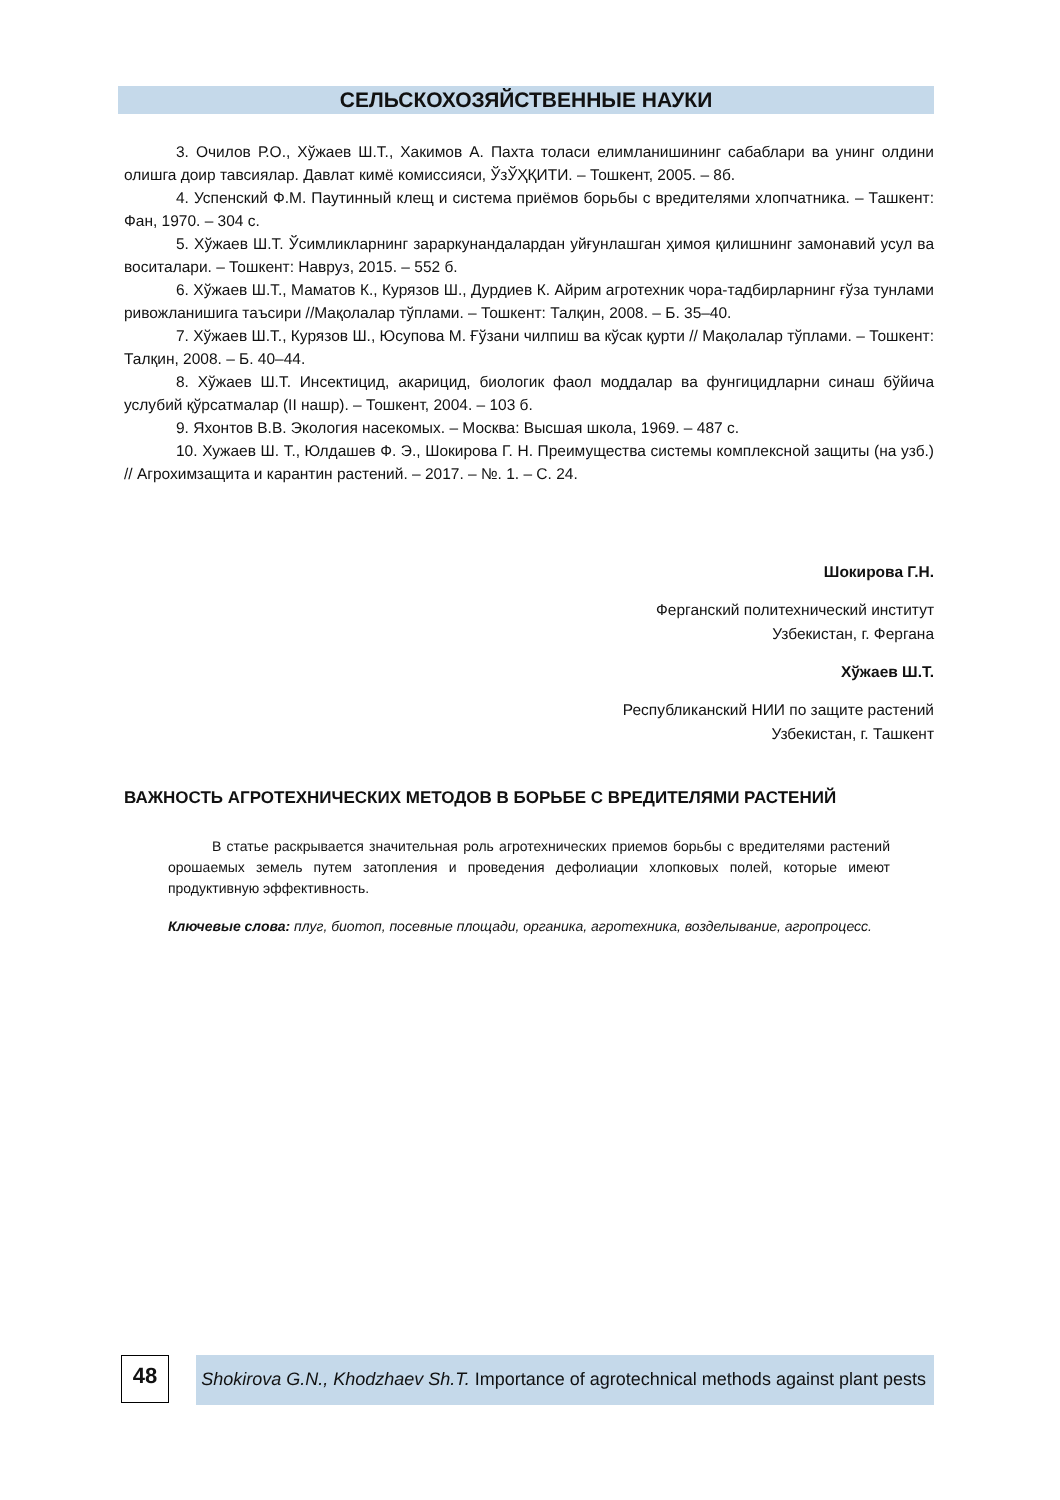СЕЛЬСКОХОЗЯЙСТВЕННЫЕ НАУКИ
3. Очилов Р.О., Хўжаев Ш.Т., Хакимов А. Пахта толаси елимланишининг сабаблари ва унинг олдини олишга доир тавсиялар. Давлат кимё комиссияси, ЎзЎҲҚИТИ. – Тошкент, 2005. – 8б.
4. Успенский Ф.М. Паутинный клещ и система приёмов борьбы с вредителями хлопчатника. – Ташкент: Фан, 1970. – 304 с.
5. Хўжаев Ш.Т. Ўсимликларнинг зараркунандалардан уйғунлашган ҳимоя қилишнинг замонавий усул ва воситалари. – Тошкент: Навруз, 2015. – 552 б.
6. Хўжаев Ш.Т., Маматов К., Курязов Ш., Дурдиев К. Айрим агротехник чора-тадбирларнинг ғўза тунлами ривожланишига таъсири //Мақолалар тўплами. – Тошкент: Талқин, 2008. – Б. 35–40.
7. Хўжаев Ш.Т., Курязов Ш., Юсупова М. Ғўзани чилпиш ва кўсак қурти // Мақолалар тўплами. – Тошкент: Талқин, 2008. – Б. 40–44.
8. Хўжаев Ш.Т. Инсектицид, акарицид, биологик фаол моддалар ва фунгицидларни синаш бўйича услубий қўрсатмалар (II нашр). – Тошкент, 2004. – 103 б.
9. Яхонтов В.В. Экология насекомых. – Москва: Высшая школа, 1969. – 487 с.
10. Хужаев Ш. Т., Юлдашев Ф. Э., Шокирова Г. Н. Преимущества системы комплексной защиты (на узб.) // Агрохимзащита и карантин растений. – 2017. – №. 1. – С. 24.
Шокирова Г.Н.
Ферганский политехнический институт
Узбекистан, г. Фергана
Хўжаев Ш.Т.
Республиканский НИИ по защите растений
Узбекистан, г. Ташкент
ВАЖНОСТЬ АГРОТЕХНИЧЕСКИХ МЕТОДОВ В БОРЬБЕ С ВРЕДИТЕЛЯМИ РАСТЕНИЙ
В статье раскрывается значительная роль агротехнических приемов борьбы с вредителями растений орошаемых земель путем затопления и проведения дефолиации хлопковых полей, которые имеют продуктивную эффективность.
Ключевые слова: плуг, биотоп, посевные площади, органика, агротехника, возделывание, агропроцесс.
48
Shokirova G.N., Khodzhaev Sh.T. Importance of agrotechnical methods against plant pests